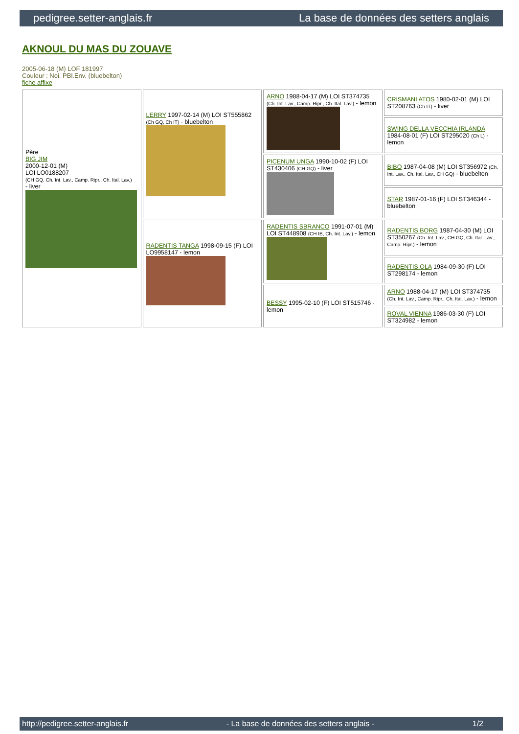pedigree.setter-anglais.fr La base de données des setters anglais
AKNOUL DU MAS DU ZOUAVE
2005-06-18 (M) LOF 181997
Couleur : Noi. PBl.Env. (bluebelton)
fiche affixe
| Père BIG JIM 2000-12-01 (M) LOI LO0188207 (CH GQ, Ch. Int. Lav., Camp. Ripr., Ch. Ital. Lav.) - liver | LERRY 1997-02-14 (M) LOI ST555862 (Ch GQ, Ch IT) - bluebelton | ARNO 1988-04-17 (M) LOI ST374735 (Ch. Int. Lav., Camp. Ripr., Ch. Ital. Lav.) - lemon | CRISMANI ATOS 1980-02-01 (M) LOI ST208763 (Ch IT) - liver |
| | | | SWING DELLA VECCHIA IRLANDA 1984-08-01 (F) LOI ST295020 (Ch L) - lemon |
| | | PICENUM UNGA 1990-10-02 (F) LOI ST430406 (CH GQ) - liver | BIBO 1987-04-08 (M) LOI ST356972 (Ch. Int. Lav., Ch. Ital. Lav., CH GQ) - bluebelton |
| | | | STAR 1987-01-16 (F) LOI ST346344 - bluebelton |
| | RADENTIS TANGA 1998-09-15 (F) LOI LO9958147 - lemon | RADENTIS SBRANCO 1991-07-01 (M) LOI ST448908 (CH IB, Ch. Int. Lav.) - lemon | RADENTIS BORG 1987-04-30 (M) LOI ST350267 (Ch. Int. Lav., CH GQ, Ch. Ital. Lav., Camp. Ripr.) - lemon |
| | | | RADENTIS OLA 1984-09-30 (F) LOI ST298174 - lemon |
| | | BESSY 1995-02-10 (F) LOI ST515746 - lemon | ARNO 1988-04-17 (M) LOI ST374735 (Ch. Int. Lav., Camp. Ripr., Ch. Ital. Lav.) - lemon |
| | | | ROVAL VIENNA 1986-03-30 (F) LOI ST324982 - lemon |
http://pedigree.setter-anglais.fr - La base de données des setters anglais - 1/2